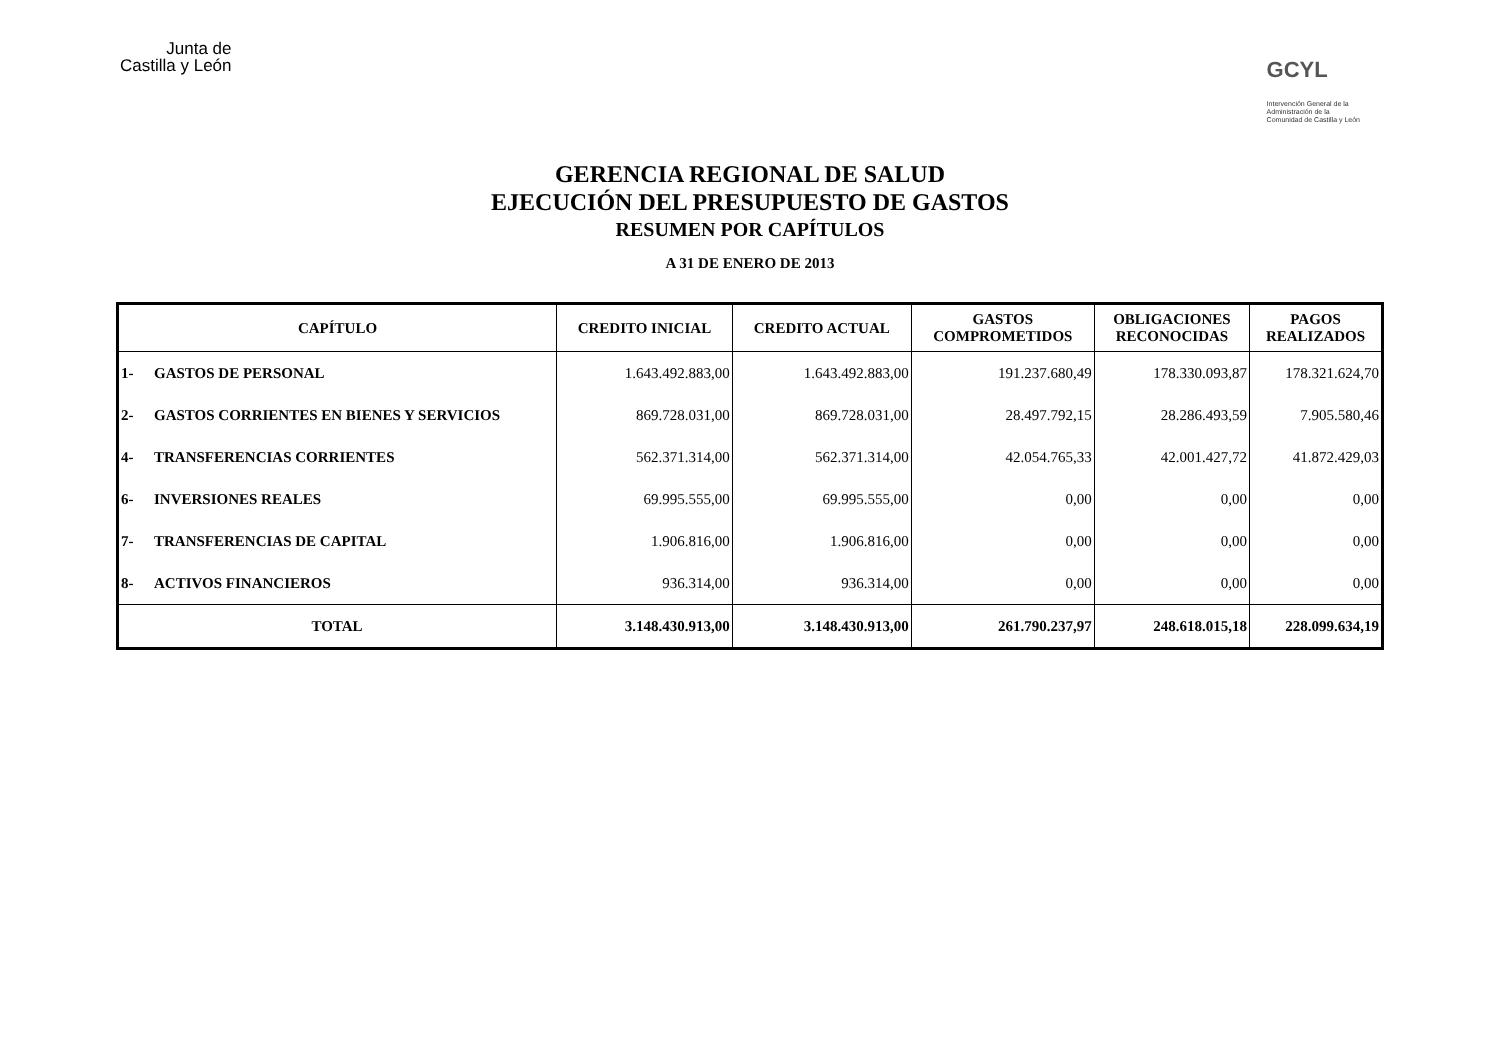Junta de
Castilla y León
GCYL
Intervención General de la
Administración de la
Comunidad de Castilla y León
GERENCIA REGIONAL DE SALUD
EJECUCIÓN DEL PRESUPUESTO DE GASTOS
RESUMEN POR CAPÍTULOS
A 31 DE ENERO DE 2013
| CAPÍTULO | | CREDITO INICIAL | CREDITO ACTUAL | GASTOS COMPROMETIDOS | OBLIGACIONES RECONOCIDAS | PAGOS REALIZADOS |
| --- | --- | --- | --- | --- | --- | --- |
| 1- | GASTOS DE PERSONAL | 1.643.492.883,00 | 1.643.492.883,00 | 191.237.680,49 | 178.330.093,87 | 178.321.624,70 |
| 2- | GASTOS CORRIENTES EN BIENES Y SERVICIOS | 869.728.031,00 | 869.728.031,00 | 28.497.792,15 | 28.286.493,59 | 7.905.580,46 |
| 4- | TRANSFERENCIAS CORRIENTES | 562.371.314,00 | 562.371.314,00 | 42.054.765,33 | 42.001.427,72 | 41.872.429,03 |
| 6- | INVERSIONES REALES | 69.995.555,00 | 69.995.555,00 | 0,00 | 0,00 | 0,00 |
| 7- | TRANSFERENCIAS DE CAPITAL | 1.906.816,00 | 1.906.816,00 | 0,00 | 0,00 | 0,00 |
| 8- | ACTIVOS FINANCIEROS | 936.314,00 | 936.314,00 | 0,00 | 0,00 | 0,00 |
| TOTAL | | 3.148.430.913,00 | 3.148.430.913,00 | 261.790.237,97 | 248.618.015,18 | 228.099.634,19 |